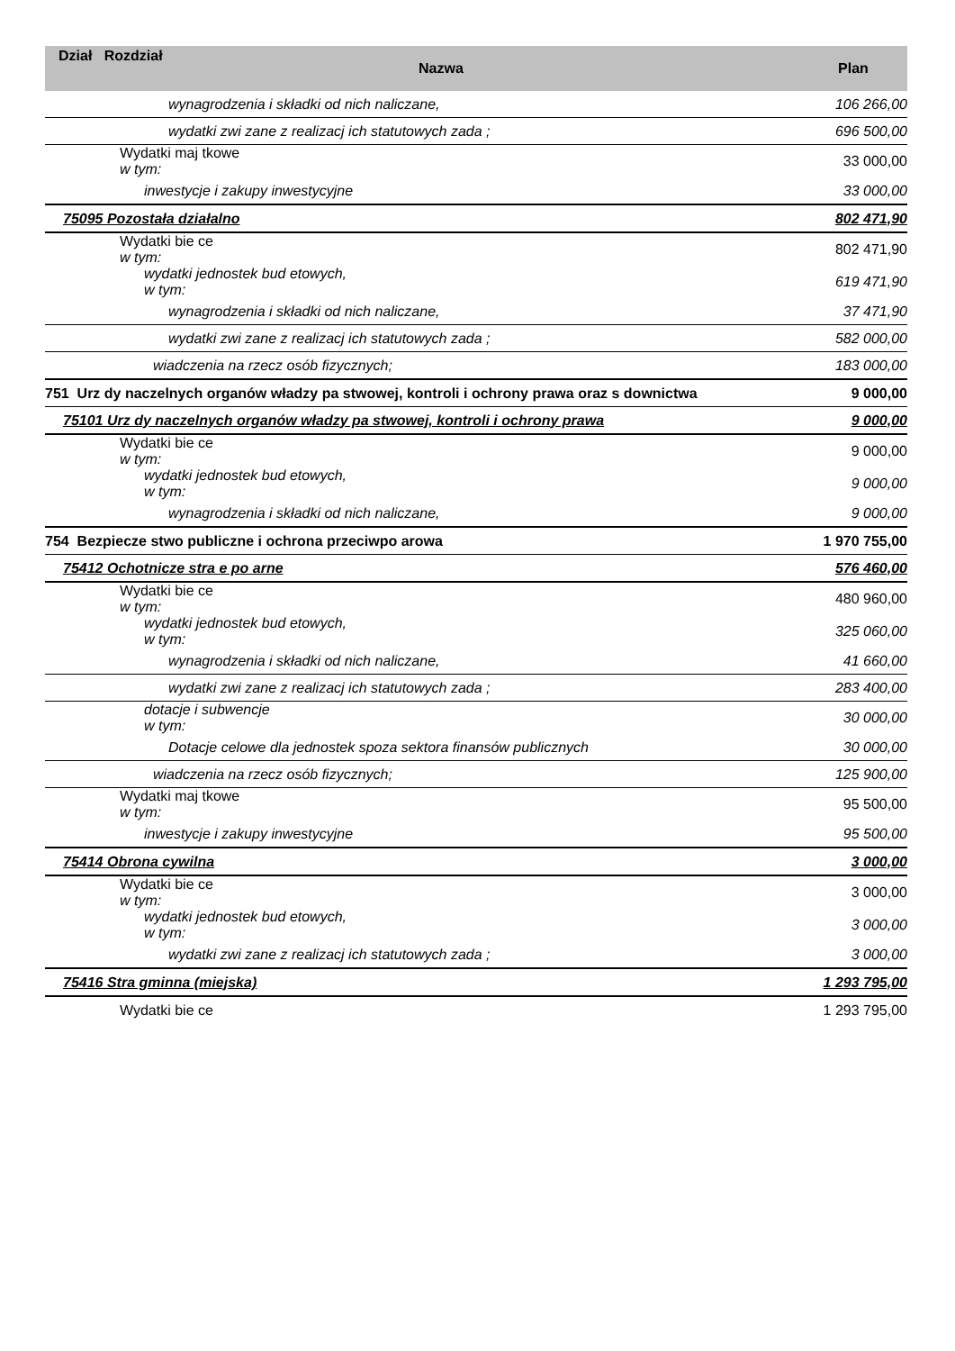| Dział Rozdział | Nazwa | Plan |
| --- | --- | --- |
| wynagrodzenia i składki od nich naliczane, | | 106 266,00 |
| wydatki zwi zane z realizacj ich statutowych zada ; | | 696 500,00 |
| Wydatki maj tkowe w tym: | | 33 000,00 |
| inwestycje i zakupy inwestycyjne | | 33 000,00 |
| 75095 Pozostała działalno | | 802 471,90 |
| Wydatki bie ce w tym: | | 802 471,90 |
| wydatki jednostek bud etowych, w tym: | | 619 471,90 |
| wynagrodzenia i składki od nich naliczane, | | 37 471,90 |
| wydatki zwi zane z realizacj ich statutowych zada ; | | 582 000,00 |
| wiadczenia na rzecz osób fizycznych; | | 183 000,00 |
| 751 Urz dy naczelnych organów władzy pa stwowej, kontroli i ochrony prawa oraz s downictwa | | 9 000,00 |
| 75101 Urz dy naczelnych organów władzy pa stwowej, kontroli i ochrony prawa | | 9 000,00 |
| Wydatki bie ce w tym: | | 9 000,00 |
| wydatki jednostek bud etowych, w tym: | | 9 000,00 |
| wynagrodzenia i składki od nich naliczane, | | 9 000,00 |
| 754 Bezpiecze stwo publiczne i ochrona przeciwpo arowa | | 1 970 755,00 |
| 75412 Ochotnicze stra e po arne | | 576 460,00 |
| Wydatki bie ce w tym: | | 480 960,00 |
| wydatki jednostek bud etowych, w tym: | | 325 060,00 |
| wynagrodzenia i składki od nich naliczane, | | 41 660,00 |
| wydatki zwi zane z realizacj ich statutowych zada ; | | 283 400,00 |
| dotacje i subwencje w tym: | | 30 000,00 |
| Dotacje celowe dla jednostek spoza sektora finansów publicznych | | 30 000,00 |
| wiadczenia na rzecz osób fizycznych; | | 125 900,00 |
| Wydatki maj tkowe w tym: | | 95 500,00 |
| inwestycje i zakupy inwestycyjne | | 95 500,00 |
| 75414 Obrona cywilna | | 3 000,00 |
| Wydatki bie ce w tym: | | 3 000,00 |
| wydatki jednostek bud etowych, w tym: | | 3 000,00 |
| wydatki zwi zane z realizacj ich statutowych zada ; | | 3 000,00 |
| 75416 Stra gminna (miejska) | | 1 293 795,00 |
| Wydatki bie ce | | 1 293 795,00 |